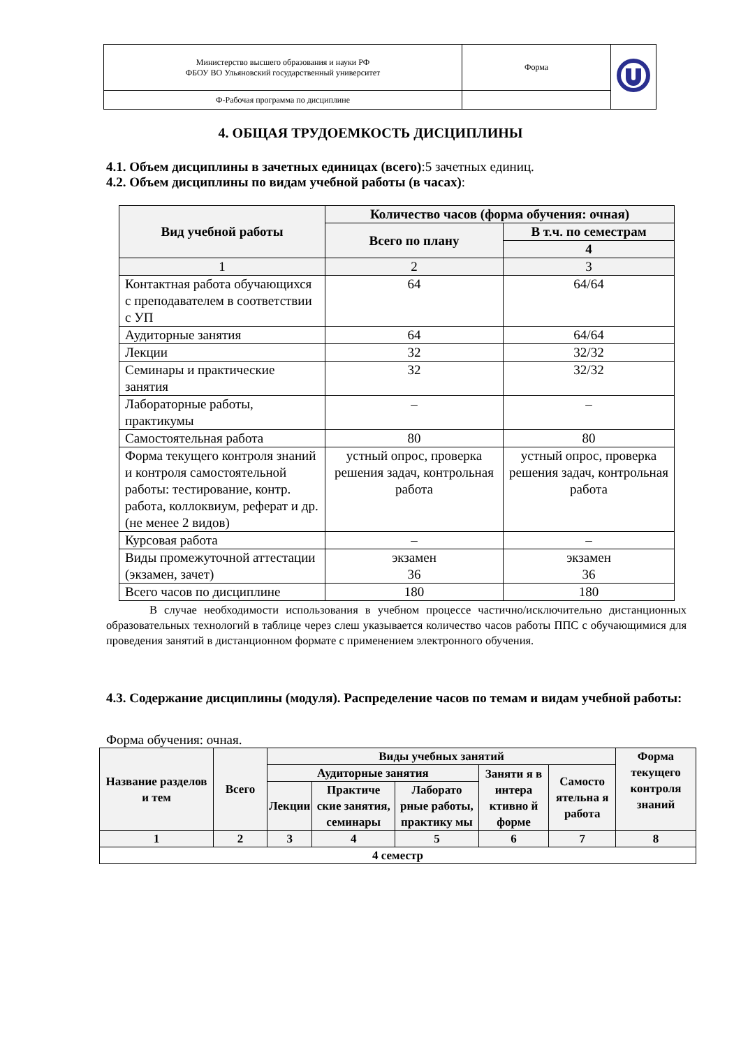| Министерство высшего образования и науки РФ ФБОУ ВО Ульяновский государственный университет | Форма | |
| Ф-Рабочая программа по дисциплине | | |
4. ОБЩАЯ ТРУДОЕМКОСТЬ ДИСЦИПЛИНЫ
4.1. Объем дисциплины в зачетных единицах (всего):5 зачетных единиц.
4.2. Объем дисциплины по видам учебной работы (в часах):
| Вид учебной работы | Количество часов (форма обучения: очная) | |
| --- | --- | --- |
| | Всего по плану | В т.ч. по семестрам |
| | | 4 |
| 1 | 2 | 3 |
| Контактная работа обучающихся с преподавателем в соответствии с УП | 64 | 64/64 |
| Аудиторные занятия | 64 | 64/64 |
| Лекции | 32 | 32/32 |
| Семинары и практические занятия | 32 | 32/32 |
| Лабораторные работы, практикумы | – | – |
| Самостоятельная работа | 80 | 80 |
| Форма текущего контроля знаний и контроля самостоятельной работы: тестирование, контр. работа, коллоквиум, реферат и др.(не менее 2 видов) | устный опрос, проверка решения задач, контрольная работа | устный опрос, проверка решения задач, контрольная работа |
| Курсовая работа | – | – |
| Виды промежуточной аттестации (экзамен, зачет) | экзамен 36 | экзамен 36 |
| Всего часов по дисциплине | 180 | 180 |
В случае необходимости использования в учебном процессе частично/исключительно дистанционных образовательных технологий в таблице через слеш указывается количество часов работы ППС с обучающимися для проведения занятий в дистанционном формате с применением электронного обучения.
4.3. Содержание дисциплины (модуля). Распределение часов по темам и видам учебной работы:
Форма обучения: очная.
| Название разделов и тем | Всего | Виды учебных занятий | | | | | Форма текущего контроля знаний |
| --- | --- | --- | --- | --- | --- | --- | --- |
| | | Аудиторные занятия | | | Заняти я в интера ктивно й форме | Самосто ятельна я работа | |
| | | Лекции | Практиче ские занятия, семинары | Лаборато рные работы, практику мы | | | |
| 1 | 2 | 3 | 4 | 5 | 6 | 7 | 8 |
| 4 семестр | | | | | | | |